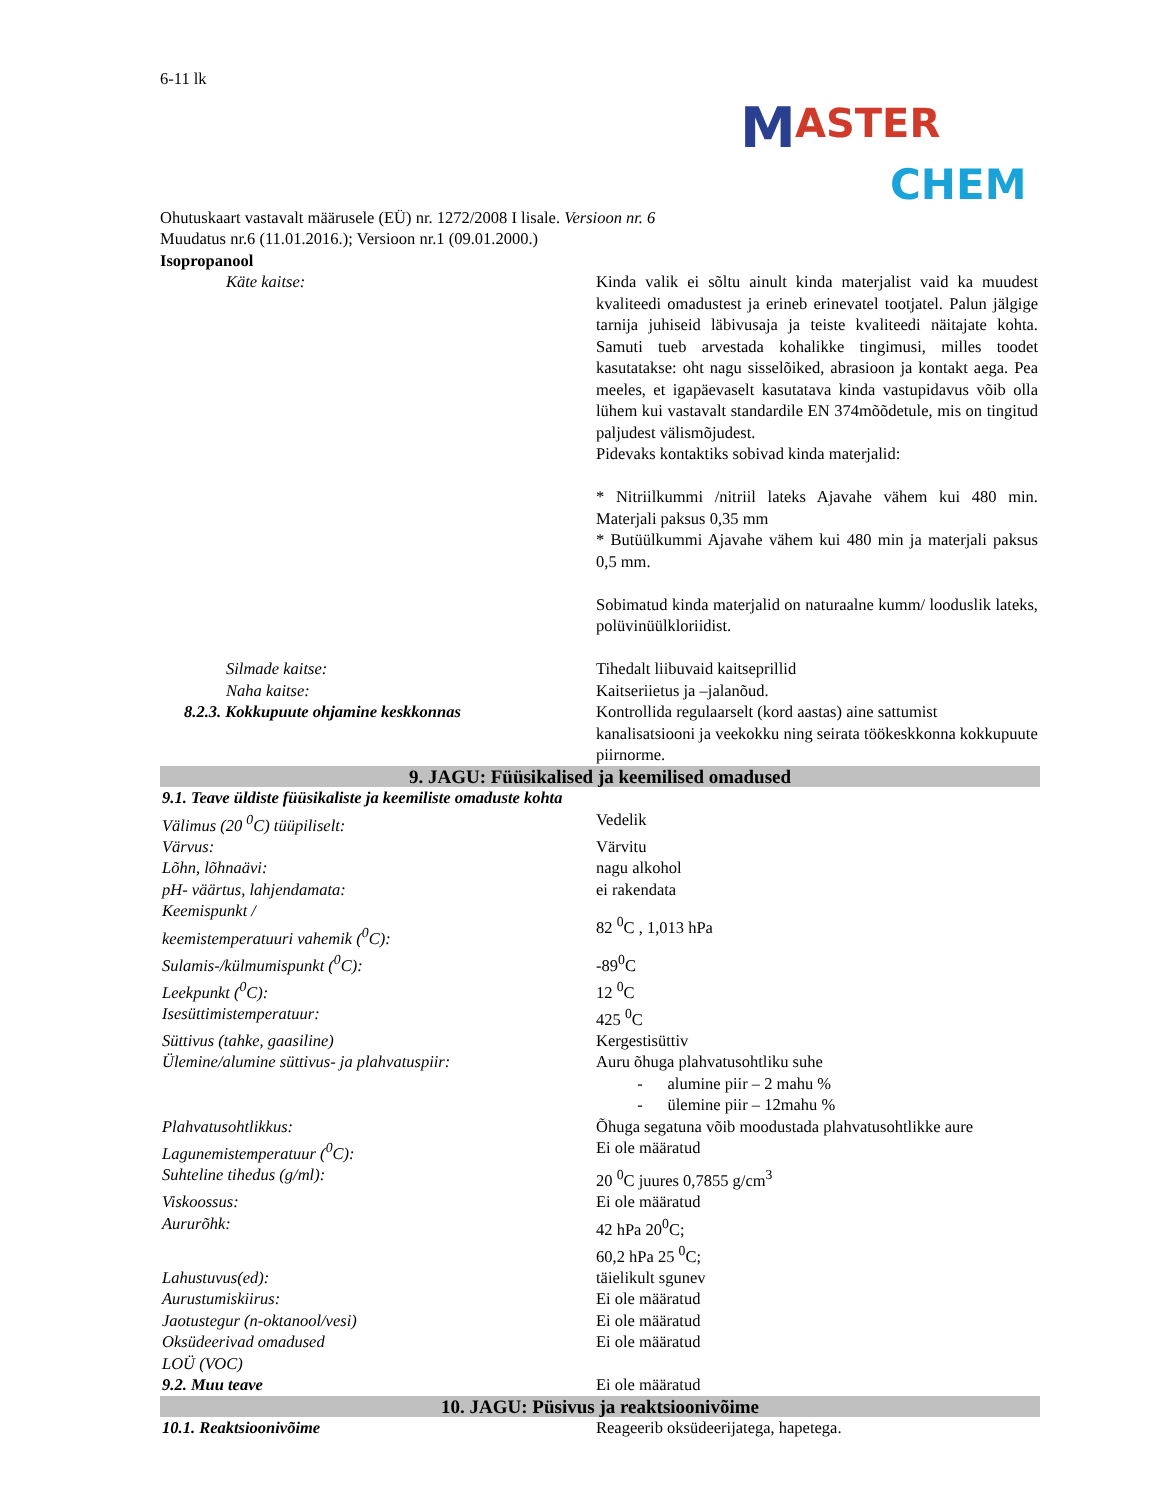M ASTER
CHEM
6-11 lk
Ohutuskaart vastavalt määrusele (EÜ) nr. 1272/2008 I lisale. Versioon nr. 6
Muudatus nr.6 (11.01.2016.); Versioon nr.1 (09.01.2000.)
Isopropanool
| Käte kaitse: | Kinda valik ei sõltu ainult kinda materjalist vaid ka muudest kvaliteedi omadustest ja erineb erinevatel tootjatel. Palun jälgige tarnija juhiseid läbivusaja ja teiste kvaliteedi näitajate kohta. Samuti tueb arvestada kohalikke tingimusi, milles toodet kasutatakse: oht nagu sisselõiked, abrasioon ja kontakt aega. Pea meeles, et igapäevaselt kasutatava kinda vastupidavus võib olla lühem kui vastavalt standardile EN 374mõõdetule, mis on tingitud paljudest välismõjudest. Pidevaks kontaktiks sobivad kinda materjalid: * Nitriilkummi /nitriil lateks Ajavahe vähem kui 480 min. Materjali paksus 0,35 mm * Butüülkummi Ajavahe vähem kui 480 min ja materjali paksus 0,5 mm. Sobimatud kinda materjalid on naturaalne kumm/ looduslik lateks, polüvinüülkloriidist. |
| Silmade kaitse: | Tihedalt liibuvaid kaitseprillid |
| Naha kaitse: | Kaitseriietus ja –jalanõud. |
| 8.2.3. Kokkupuute ohjamine keskkonnas | Kontrollida regulaarselt (kord aastas) aine sattumist kanalisatsiooni ja veekokku ning seirata töökeskkonna kokkupuute piirnorme. |
| 9. JAGU: Füüsikalised ja keemilised omadused | |
| 9.1. Teave üldiste füüsikaliste ja keemiliste omaduste kohta | |
| Välimus (20 <sup>0</sup>C) tüüpiliselt: | Vedelik |
| Värvus: | Värvitu |
| Lõhn, lõhnaävi: | nagu alkohol |
| pH- väärtus, lahjendamata: | ei rakendata |
| Keemispunkt / keemistemperatuuri vahemik (<sup>0</sup>C): | 82 <sup>0</sup>C , 1,013 hPa |
| Sulamis-/külmumispunkt (<sup>0</sup>C): | -89<sup>0</sup>C |
| Leekpunkt (<sup>0</sup>C): | 12 <sup>0</sup>C |
| Isesüttimistemperatuur: | 425 <sup>0</sup>C |
| Süttivus (tahke, gaasiline) | Kergestisüttiv |
| Ülemine/alumine süttivus- ja plahvatuspiir: | Auru õhuga plahvatusohtliku suhe - alumine piir – 2 mahu % - ülemine piir – 12mahu % |
| Plahvatusohtlikkus: | Õhuga segatuna võib moodustada plahvatusohtlikke aure |
| Lagunemistemperatuur (<sup>0</sup>C): | Ei ole määratud |
| Suhteline tihedus (g/ml): | 20 <sup>0</sup>C juures 0,7855 g/cm<sup>3</sup> |
| Viskoossus: | Ei ole määratud |
| Aururõhk: | 42 hPa 20<sup>0</sup>C; 60,2 hPa 25 <sup>0</sup>C; |
| Lahustuvus(ed): | täielikult sgunev |
| Aurustumiskiirus: | Ei ole määratud |
| Jaotustegur (n-oktanool/vesi) | Ei ole määratud |
| Oksüdeerivad omadused LOÜ (VOC) | Ei ole määratud |
| 9.2. Muu teave | Ei ole määratud |
| 10. JAGU: Püsivus ja reaktsioonivõime | |
| 10.1. Reaktsioonivõime | Reageerib oksüdeerijatega, hapetega. |